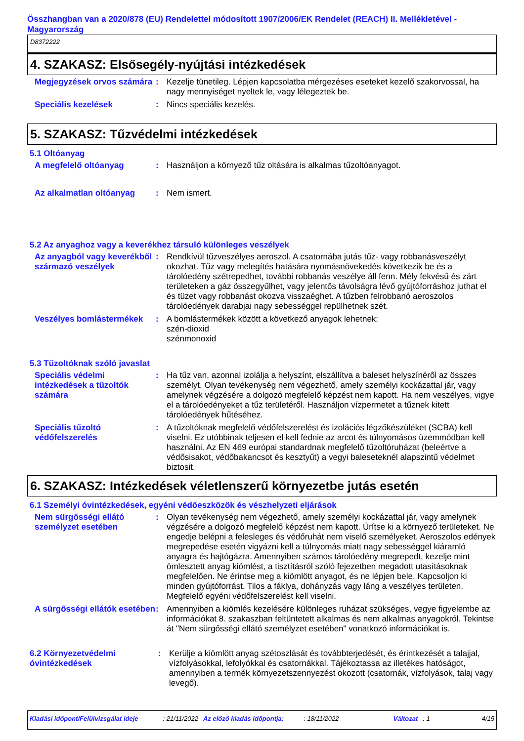Összhangban van a 2020/878 (EU) Rendelettel módosított 1907/2006/EK Rendelet (REACH) II. Mellékletével - Magyarország
D8372222
4. SZAKASZ: Elsősegély-nyújtási intézkedések
Megjegyzések orvos számára
: Kezelje tünetileg. Lépjen kapcsolatba mérgezéses eseteket kezelő szakorvossal, ha nagy mennyiséget nyeltek le, vagy lélegeztek be.
Speciális kezelések : Nincs speciális kezelés.
5. SZAKASZ: Tűzvédelmi intézkedések
5.1 Oltóanyag
A megfelelő oltóanyag : Használjon a környező tűz oltására is alkalmas tűzoltóanyagot.
Az alkalmatlan oltóanyag : Nem ismert.
5.2 Az anyaghoz vagy a keverékhez társuló különleges veszélyek
Az anyagból vagy keverékből származó veszélyek
: Rendkívül tűzveszélyes aeroszol. A csatornába jutás tűz- vagy robbanásveszélyt okozhat. Tűz vagy melegítés hatására nyomásnövekedés következik be és a tárolóedény szétrepedhet, további robbanás veszélye áll fenn. Mély fekvésű és zárt területeken a gáz összegyűlhet, vagy jelentős távolságra lévő gyújtóforráshoz juthat el és tüzet vagy robbanást okozva visszaéghet. A tűzben felrobbanó aeroszolos tárolóedények darabjai nagy sebességgel repülhetnek szét.
Veszélyes bomlástermékek : A bomlástermékek között a következő anyagok lehetnek:
szén-dioxid
szénmonoxid
5.3 Tűzoltóknak szóló javaslat
Speciális védelmi intézkedések a tűzoltók számára
: Ha tűz van, azonnal izolálja a helyszínt, elszállítva a baleset helyszínéről az összes személyt. Olyan tevékenység nem végezhető, amely személyi kockázattal jár, vagy amelynek végzésére a dolgozó megfelelő képzést nem kapott. Ha nem veszélyes, vigye el a tárolóedényeket a tűz területéről. Használjon vízpermetet a tűznek kitett tárolóedények hűtéséhez.
Speciális tűzoltó védőfelszerelés
: A tűzoltóknak megfelelő védőfelszerelést és izolációs légzőkészüléket (SCBA) kell viselni. Ez utóbbinak teljesen el kell fednie az arcot és túlnyomásos üzemmódban kell használni. Az EN 469 európai standardnak megfelelő tűzoltóruházat (beleértve a védősisakot, védőbakancsot és kesztyűt) a vegyi baleseteknél alapszintű védelmet biztosit.
6. SZAKASZ: Intézkedések véletlenszerű környezetbe jutás esetén
6.1 Személyi óvintézkedések, egyéni védőeszközök és vészhelyzeti eljárások
Nem sürgősségi ellátó személyzet esetében
: Olyan tevékenység nem végezhető, amely személyi kockázattal jár, vagy amelynek végzésére a dolgozó megfelelő képzést nem kapott. Ürítse ki a környező területeket. Ne engedje belépni a felesleges és védőruhát nem viselő személyeket. Aeroszolos edények megrepedése esetén vigyázni kell a túlnyomás miatt nagy sebességgel kiáramló anyagra és hajtógázra. Amennyiben számos tárolóedény megrepedt, kezelje mint ömlesztett anyag kiömlést, a tisztításról szóló fejezetben megadott utasításoknak megfelelően. Ne érintse meg a kiömlött anyagot, és ne lépjen bele. Kapcsoljon ki minden gyújtóforrást. Tilos a fáklya, dohányzás vagy láng a veszélyes területen. Megfelelő egyéni védőfelszerelést kell viselni.
A sürgősségi ellátók esetében
: Amennyiben a kiömlés kezelésére különleges ruházat szükséges, vegye figyelembe az információkat 8. szakaszban feltüntetett alkalmas és nem alkalmas anyagokról. Tekintse át "Nem sürgősségi ellátó személyzet esetében" vonatkozó információkat is.
6.2 Környezetvédelmi óvintézkedések
: Kerülje a kiömlött anyag szétoszlását és továbbterjedését, és érintkezését a talajjal, vízfolyásokkal, lefolyókkal és csatornákkal. Tájékoztassa az illetékes hatóságot, amennyiben a termék környezetszennyezést okozott (csatornák, vízfolyások, talaj vagy levegő).
Kiadási időpont/Felülvizsgálat ideje : 21/11/2022 Az előző kiadás időpontja: : 18/11/2022 Változat : 1 4/15